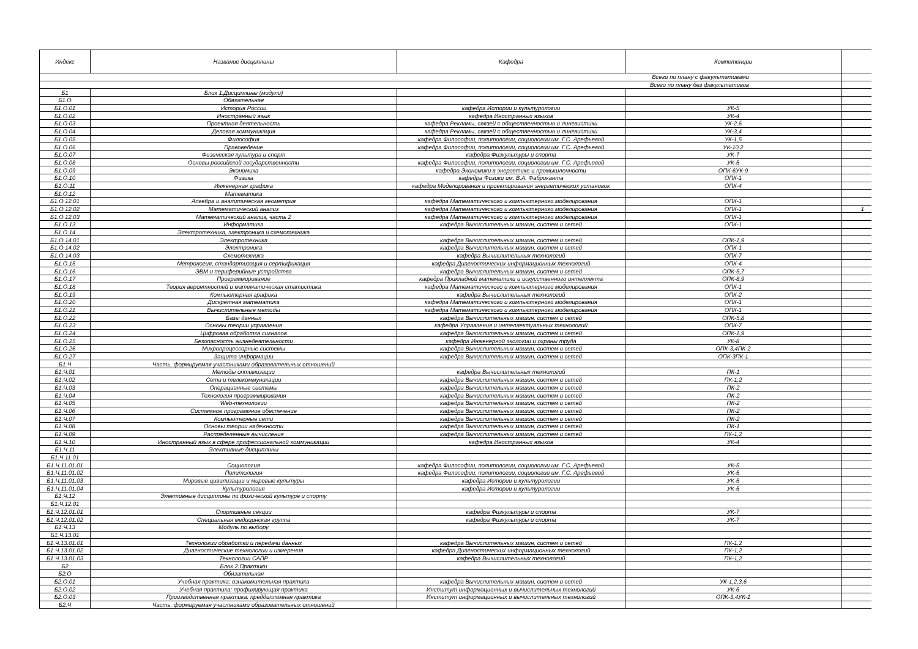| Индекс | Название дисциплины | Кафедра | Компетенции | |
| --- | --- | --- | --- | --- |
| Всего по плану с факультативами | | | | |
| Всего по плану без факультативов | | | | |
| Б1 | Блок 1.Дисциплины (модули) | | | |
| Б1.О | Обязательная | | | |
| Б1.О.01 | История России | кафедра Истории и культурологии | УК-5 | |
| Б1.О.02 | Иностранный язык | кафедра Иностранных языков | УК-4 | |
| Б1.О.03 | Проектная деятельность | кафедра Рекламы, связей с общественностью и лингвистики | УК-2,6 | |
| Б1.О.04 | Деловая коммуникация | кафедра Рекламы, связей с общественностью и лингвистики | УК-3,4 | |
| Б1.О.05 | Философия | кафедра Философии, политологии, социологии им. Г.С. Арефьевой | УК-1,5 | |
| Б1.О.06 | Правоведение | кафедра Философии, политологии, социологии им. Г.С. Арефьевой | УК-10,2 | |
| Б1.О.07 | Физическая культура и спорт | кафедра Физкультуры и спорта | УК-7 | |
| Б1.О.08 | Основы российской государственности | кафедра Философии, политологии, социологии им. Г.С. Арефьевой | УК-5 | |
| Б1.О.09 | Экономика | кафедра Экономики в энергетике и промышленности | ОПК-6УК-9 | |
| Б1.О.10 | Физика | кафедра Физики им. В.А. Фабриканта | ОПК-1 | |
| Б1.О.11 | Инженерная графика | кафедра Моделирования и проектирования энергетических установок | ОПК-4 | |
| Б1.О.12 | Математика | | | |
| Б1.О.12.01 | Алгебра и аналитическая геометрия | кафедра Математического и компьютерного моделирования | ОПК-1 | |
| Б1.О.12.02 | Математический анализ | кафедра Математического и компьютерного моделирования | ОПК-1 | 1 |
| Б1.О.12.03 | Математический анализ, часть 2 | кафедра Математического и компьютерного моделирования | ОПК-1 | |
| Б1.О.13 | Информатика | кафедра Вычислительных машин, систем и сетей | ОПК-1 | |
| Б1.О.14 | Электротехника, электроника и схемотехника | | | |
| Б1.О.14.01 | Электротехника | кафедра Вычислительных машин, систем и сетей | ОПК-1,9 | |
| Б1.О.14.02 | Электроника | кафедра Вычислительных машин, систем и сетей | ОПК-1 | |
| Б1.О.14.03 | Схемотехника | кафедра Вычислительных технологий | ОПК-7 | |
| Б1.О.15 | Метрология, стандартизация и сертификация | кафедра Диагностических информационных технологий | ОПК-4 | |
| Б1.О.16 | ЭВМ и периферийные устройства | кафедра Вычислительных машин, систем и сетей | ОПК-5,7 | |
| Б1.О.17 | Программирование | кафедра Прикладной математики и искусственного интеллекта | ОПК-8,9 | |
| Б1.О.18 | Теория вероятностей и математическая статистика | кафедра Математического и компьютерного моделирования | ОПК-1 | |
| Б1.О.19 | Компьютерная графика | кафедра Вычислительных технологий | ОПК-2 | |
| Б1.О.20 | Дискретная математика | кафедра Математического и компьютерного моделирования | ОПК-1 | |
| Б1.О.21 | Вычислительные методы | кафедра Математического и компьютерного моделирования | ОПК-1 | |
| Б1.О.22 | Базы данных | кафедра Вычислительных машин, систем и сетей | ОПК-5,8 | |
| Б1.О.23 | Основы теории управления | кафедра Управления и интеллектуальных технологий | ОПК-7 | |
| Б1.О.24 | Цифровая обработка сигналов | кафедра Вычислительных машин, систем и сетей | ОПК-1,9 | |
| Б1.О.25 | Безопасность жизнедеятельности | кафедра Инженерной экологии и охраны труда | УК-8 | |
| Б1.О.26 | Микропроцессорные системы | кафедра Вычислительных машин, систем и сетей | ОПК-3,4ПК-2 | |
| Б1.О.27 | Защита информации | кафедра Вычислительных машин, систем и сетей | ОПК-3ПК-1 | |
| Б1.Ч | Часть, формируемая участниками образовательных отношений | | | |
| Б1.Ч.01 | Методы оптимизации | кафедра Вычислительных технологий | ПК-1 | |
| Б1.Ч.02 | Сети и телекоммуникации | кафедра Вычислительных машин, систем и сетей | ПК-1,2 | |
| Б1.Ч.03 | Операционные системы | кафедра Вычислительных машин, систем и сетей | ПК-2 | |
| Б1.Ч.04 | Технология программирования | кафедра Вычислительных машин, систем и сетей | ПК-2 | |
| Б1.Ч.05 | Web-технологии | кафедра Вычислительных машин, систем и сетей | ПК-2 | |
| Б1.Ч.06 | Системное программное обеспечение | кафедра Вычислительных машин, систем и сетей | ПК-2 | |
| Б1.Ч.07 | Компьютерные сети | кафедра Вычислительных машин, систем и сетей | ПК-2 | |
| Б1.Ч.08 | Основы теории надежности | кафедра Вычислительных машин, систем и сетей | ПК-1 | |
| Б1.Ч.09 | Распределенные вычисления | кафедра Вычислительных машин, систем и сетей | ПК-1,2 | |
| Б1.Ч.10 | Иностранный язык в сфере профессиональной коммуникации | кафедра Иностранных языков | УК-4 | |
| Б1.Ч.11 | Элективные дисциплины | | | |
| Б1.Ч.11.01 | | | | |
| Б1.Ч.11.01.01 | Социология | кафедра Философии, политологии, социологии им. Г.С. Арефьевой | УК-5 | |
| Б1.Ч.11.01.02 | Политология | кафедра Философии, политологии, социологии им. Г.С. Арефьевой | УК-5 | |
| Б1.Ч.11.01.03 | Мировые цивилизации и мировые культуры | кафедра Истории и культурологии | УК-5 | |
| Б1.Ч.11.01.04 | Культурология | кафедра Истории и культурологии | УК-5 | |
| Б1.Ч.12 | Элективные дисциплины по физической культуре и спорту | | | |
| Б1.Ч.12.01 | | | | |
| Б1.Ч.12.01.01 | Спортивные секции | кафедра Физкультуры и спорта | УК-7 | |
| Б1.Ч.12.01.02 | Специальная медицинская группа | кафедра Физкультуры и спорта | УК-7 | |
| Б1.Ч.13 | Модуль по выбору | | | |
| Б1.Ч.13.01 | | | | |
| Б1.Ч.13.01.01 | Технологии обработки и передачи данных | кафедра Вычислительных машин, систем и сетей | ПК-1,2 | |
| Б1.Ч.13.01.02 | Диагностические технологии и измерения | кафедра Диагностических информационных технологий | ПК-1,2 | |
| Б1.Ч.13.01.03 | Технологии САПР | кафедра Вычислительных технологий | ПК-1,2 | |
| Б2 | Блок 2.Практики | | | |
| Б2.О | Обязательная | | | |
| Б2.О.01 | Учебная практика: ознакомительная практика | кафедра Вычислительных машин, систем и сетей | УК-1,2,3,6 | |
| Б2.О.02 | Учебная практика: профилирующая практика | Институт информационных и вычислительных технологий | УК-6 | |
| Б2.О.03 | Производственная практика: преддипломная практика | Институт информационных и вычислительных технологий | ОПК-3,4УК-1 | |
| Б2.Ч | Часть, формируемая участниками образовательных отношений | | | |